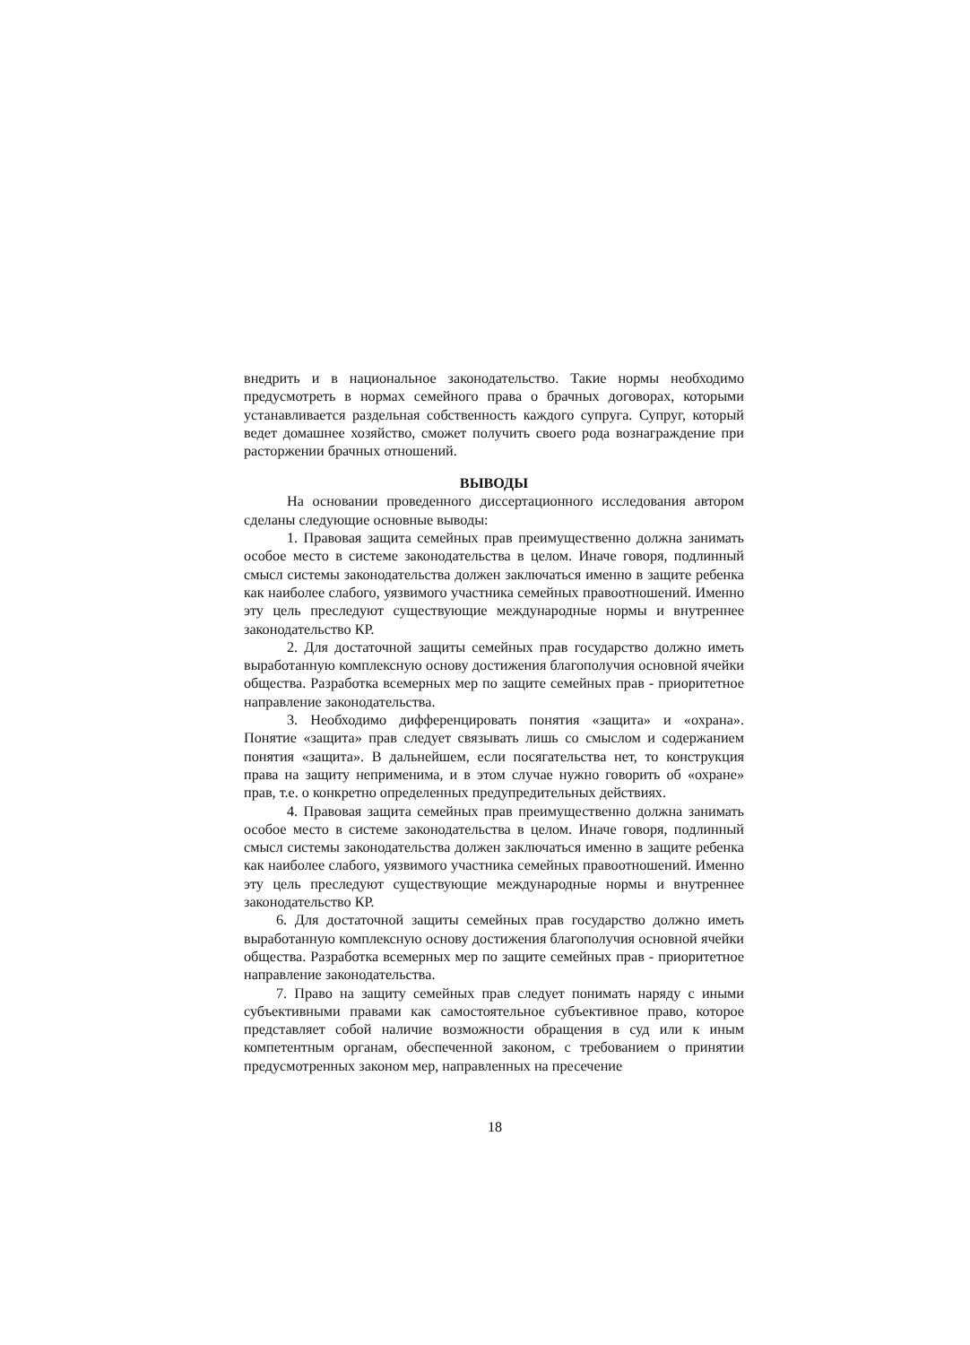внедрить и в национальное законодательство. Такие нормы необходимо предусмотреть в нормах семейного права о брачных договорах, которыми устанавливается раздельная собственность каждого супруга. Супруг, который ведет домашнее хозяйство, сможет получить своего рода вознаграждение при расторжении брачных отношений.
ВЫВОДЫ
На основании проведенного диссертационного исследования автором сделаны следующие основные выводы:
1. Правовая защита семейных прав преимущественно должна занимать особое место в системе законодательства в целом. Иначе говоря, подлинный смысл системы законодательства должен заключаться именно в защите ребенка как наиболее слабого, уязвимого участника семейных правоотношений. Именно эту цель преследуют существующие международные нормы и внутреннее законодательство КР.
2. Для достаточной защиты семейных прав государство должно иметь выработанную комплексную основу достижения благополучия основной ячейки общества. Разработка всемерных мер по защите семейных прав - приоритетное направление законодательства.
3. Необходимо дифференцировать понятия «защита» и «охрана». Понятие «защита» прав следует связывать лишь со смыслом и содержанием понятия «защита». В дальнейшем, если посягательства нет, то конструкция права на защиту неприменима, и в этом случае нужно говорить об «охране» прав, т.е. о конкретно определенных предупредительных действиях.
4. Правовая защита семейных прав преимущественно должна занимать особое место в системе законодательства в целом. Иначе говоря, подлинный смысл системы законодательства должен заключаться именно в защите ребенка как наиболее слабого, уязвимого участника семейных правоотношений. Именно эту цель преследуют существующие международные нормы и внутреннее законодательство КР.
6. Для достаточной защиты семейных прав государство должно иметь выработанную комплексную основу достижения благополучия основной ячейки общества. Разработка всемерных мер по защите семейных прав - приоритетное направление законодательства.
7. Право на защиту семейных прав следует понимать наряду с иными субъективными правами как самостоятельное субъективное право, которое представляет собой наличие возможности обращения в суд или к иным компетентным органам, обеспеченной законом, с требованием о принятии предусмотренных законом мер, направленных на пресечение
18